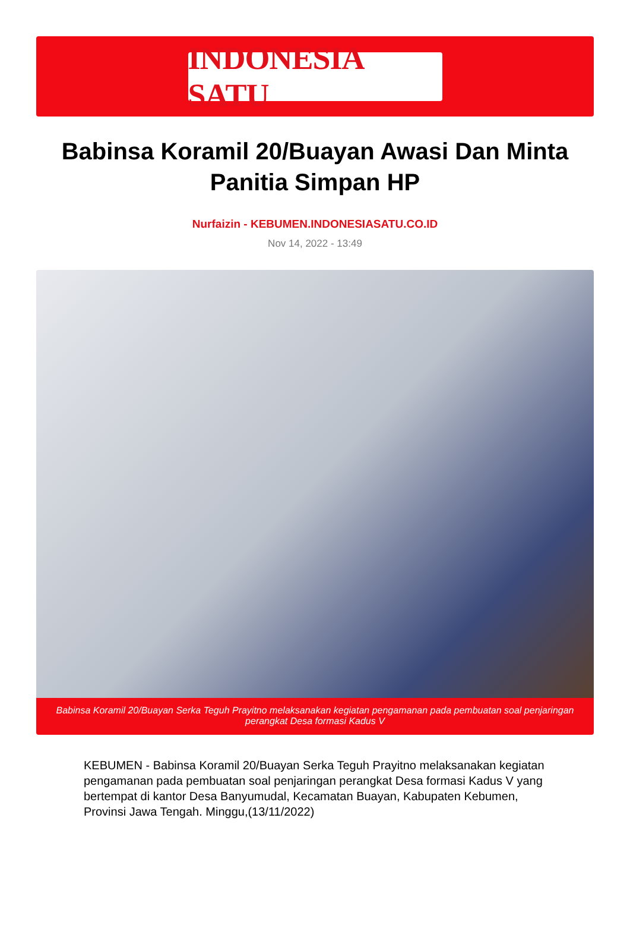INDONESIA SATU
Babinsa Koramil 20/Buayan Awasi Dan Minta Panitia Simpan HP
Nurfaizin - KEBUMEN.INDONESIASATU.CO.ID
Nov 14, 2022 - 13:49
Babinsa Koramil 20/Buayan Serka Teguh Prayitno melaksanakan kegiatan pengamanan pada pembuatan soal penjaringan perangkat Desa formasi Kadus V
KEBUMEN - Babinsa Koramil 20/Buayan Serka Teguh Prayitno melaksanakan kegiatan pengamanan pada pembuatan soal penjaringan perangkat Desa formasi Kadus V yang bertempat di kantor Desa Banyumudal, Kecamatan Buayan, Kabupaten Kebumen, Provinsi Jawa Tengah. Minggu,(13/11/2022)